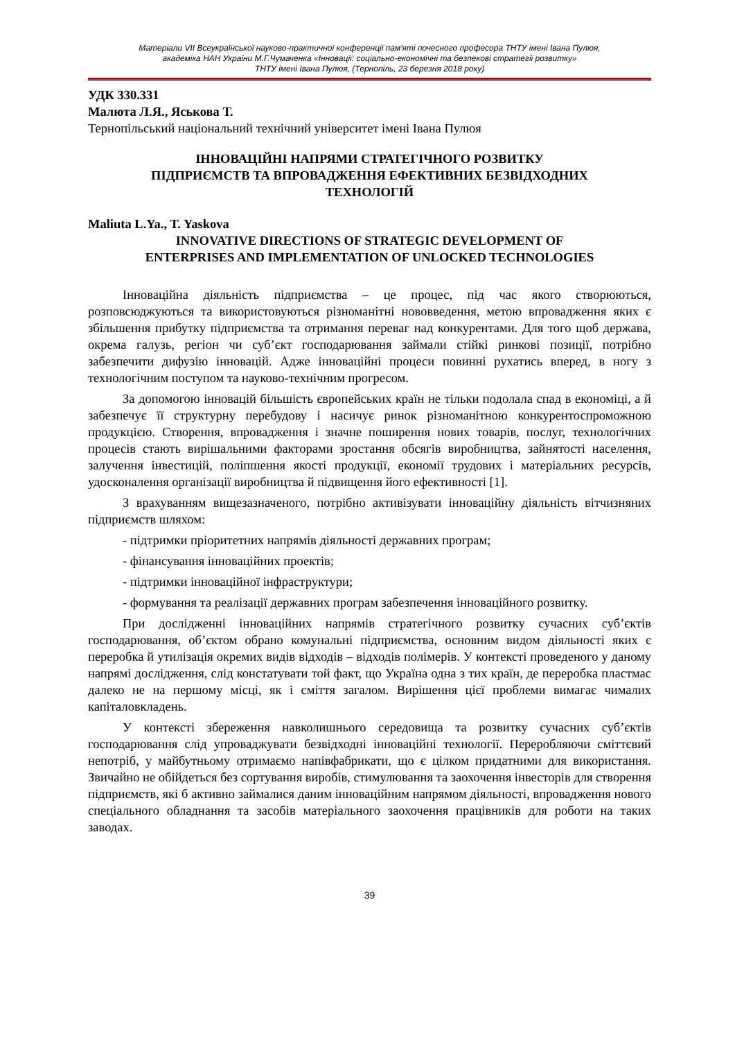Матеріали VII Всеукраїнської науково-практичної конференції пам'яті почесного професора ТНТУ імені Івана Пулюя,
академіка НАН України М.Г.Чумаченка «Інновації: соціально-економічні та безпекові стратегії розвитку»
ТНТУ імені Івана Пулюя, (Тернопіль, 23 березня 2018 року)
УДК 330.331
Малюта Л.Я., Яськова Т.
Тернопільський національний технічний університет імені Івана Пулюя
ІННОВАЦІЙНІ НАПРЯМИ СТРАТЕГІЧНОГО РОЗВИТКУ
ПІДПРИЄМСТВ ТА ВПРОВАДЖЕННЯ ЕФЕКТИВНИХ БЕЗВІДХОДНИХ
ТЕХНОЛОГІЙ
Maliuta L.Ya., T. Yaskova
INNOVATIVE DIRECTIONS OF STRATEGIC DEVELOPMENT OF
ENTERPRISES AND IMPLEMENTATION OF UNLOCKED TECHNOLOGIES
Інноваційна діяльність підприємства – це процес, під час якого створюються, розповсюджуються та використовуються різноманітні нововведення, метою впровадження яких є збільшення прибутку підприємства та отримання переваг над конкурентами. Для того щоб держава, окрема галузь, регіон чи суб’єкт господарювання займали стійкі ринкові позиції, потрібно забезпечити дифузію інновацій. Адже інноваційні процеси повинні рухатись вперед, в ногу з технологічним поступом та науково-технічним прогресом.
За допомогою інновацій більшість європейських країн не тільки подолала спад в економіці, а й забезпечує її структурну перебудову і насичує ринок різноманітною конкурентоспроможною продукцією. Створення, впровадження і значне поширення нових товарів, послуг, технологічних процесів стають вирішальними факторами зростання обсягів виробництва, зайнятості населення, залучення інвестицій, поліпшення якості продукції, економії трудових і матеріальних ресурсів, удосконалення організації виробництва й підвищення його ефективності [1].
З врахуванням вищезазначеного, потрібно активізувати інноваційну діяльність вітчизняних підприємств шляхом:
- підтримки пріоритетних напрямів діяльності державних програм;
- фінансування інноваційних проектів;
- підтримки інноваційної інфраструктури;
- формування та реалізації державних програм забезпечення інноваційного розвитку.
При дослідженні інноваційних напрямів стратегічного розвитку сучасних суб’єктів господарювання, об’єктом обрано комунальні підприємства, основним видом діяльності яких є переробка й утилізація окремих видів відходів – відходів полімерів. У контексті проведеного у даному напрямі дослідження, слід констатувати той факт, що Україна одна з тих країн, де переробка пластмас далеко не на першому місці, як і сміття загалом. Вирішення цієї проблеми вимагає чималих капіталовкладень.
У контексті збереження навколишнього середовища та розвитку сучасних суб’єктів господарювання слід упроваджувати безвідходні інноваційні технології. Переробляючи сміттєвий непотріб, у майбутньому отримаємо напівфабрикати, що є цілком придатними для використання. Звичайно не обійдеться без сортування виробів, стимулювання та заохочення інвесторів для створення підприємств, які б активно займалися даним інноваційним напрямом діяльності, впровадження нового спеціального обладнання та засобів матеріального заохочення працівників для роботи на таких заводах.
39